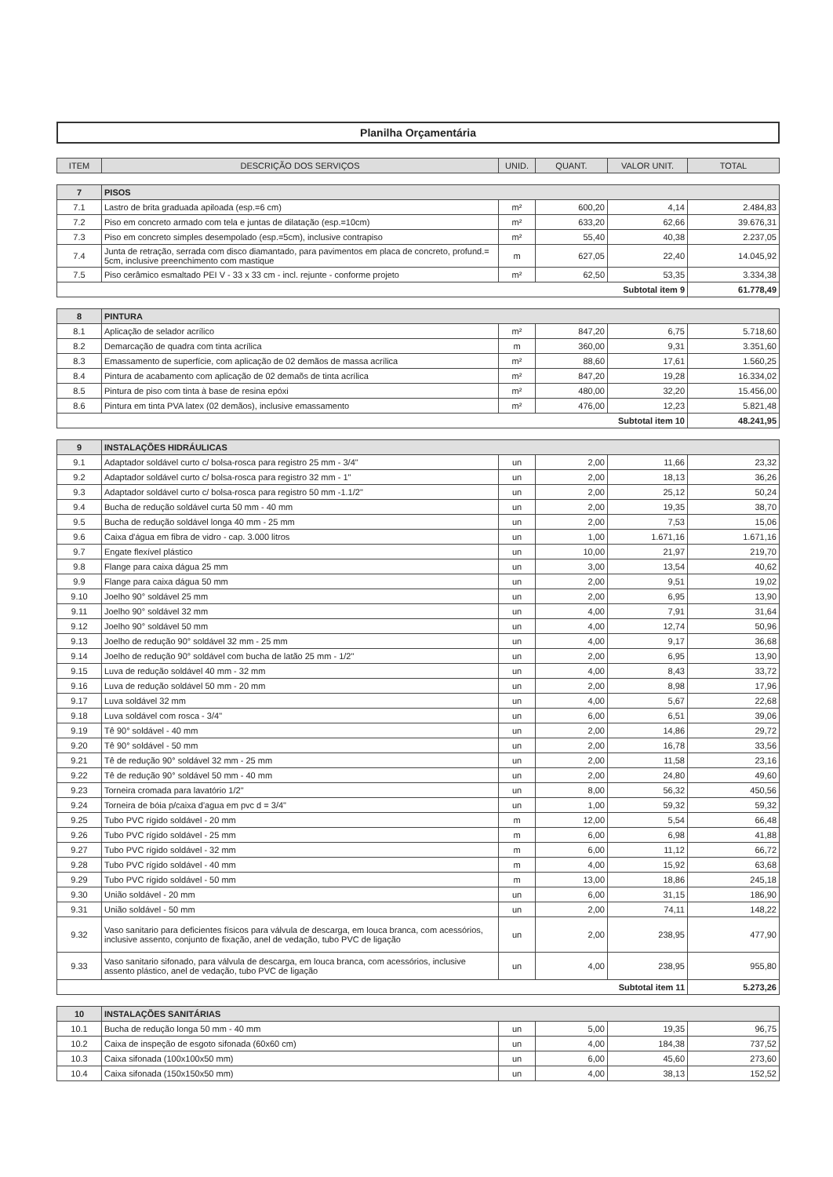Planilha Orçamentária
| ITEM | DESCRIÇÃO DOS SERVIÇOS | UNID. | QUANT. | VALOR UNIT. | TOTAL |
| --- | --- | --- | --- | --- | --- |
| 7 | PISOS | | | | |
| 7.1 | Lastro de brita graduada apiloada (esp.=6 cm) | m² | 600,20 | 4,14 | 2.484,83 |
| 7.2 | Piso em concreto armado com tela e juntas de dilatação (esp.=10cm) | m² | 633,20 | 62,66 | 39.676,31 |
| 7.3 | Piso em concreto simples desempolado (esp.=5cm), inclusive contrapiso | m² | 55,40 | 40,38 | 2.237,05 |
| 7.4 | Junta de retração, serrada com disco diamantado, para pavimentos em placa de concreto, profund.= 5cm, inclusive preenchimento com mastique | m | 627,05 | 22,40 | 14.045,92 |
| 7.5 | Piso cerâmico esmaltado PEI V - 33 x 33 cm - incl. rejunte - conforme projeto | m² | 62,50 | 53,35 | 3.334,38 |
| Subtotal item 9 | | | | | 61.778,49 |
| 8 | PINTURA | | | | |
| 8.1 | Aplicação de selador acrílico | m² | 847,20 | 6,75 | 5.718,60 |
| 8.2 | Demarcação de quadra com tinta acrílica | m | 360,00 | 9,31 | 3.351,60 |
| 8.3 | Emassamento de superfície, com aplicação de 02 demãos de massa acrílica | m² | 88,60 | 17,61 | 1.560,25 |
| 8.4 | Pintura de acabamento com aplicação de 02 demaõs de tinta acrílica | m² | 847,20 | 19,28 | 16.334,02 |
| 8.5 | Pintura de piso com tinta à base de resina epóxi | m² | 480,00 | 32,20 | 15.456,00 |
| 8.6 | Pintura em tinta PVA latex (02 demãos), inclusive emassamento | m² | 476,00 | 12,23 | 5.821,48 |
| Subtotal item 10 | | | | | 48.241,95 |
| 9 | INSTALAÇÕES HIDRÁULICAS | | | | |
| 9.1 | Adaptador soldável curto c/ bolsa-rosca para registro 25 mm - 3/4" | un | 2,00 | 11,66 | 23,32 |
| 9.2 | Adaptador soldável curto c/ bolsa-rosca para registro 32 mm - 1" | un | 2,00 | 18,13 | 36,26 |
| 9.3 | Adaptador soldável curto c/ bolsa-rosca para registro 50 mm -1.1/2" | un | 2,00 | 25,12 | 50,24 |
| 9.4 | Bucha de redução soldável curta 50 mm - 40 mm | un | 2,00 | 19,35 | 38,70 |
| 9.5 | Bucha de redução soldável longa 40 mm - 25 mm | un | 2,00 | 7,53 | 15,06 |
| 9.6 | Caixa d'água em fibra de vidro - cap. 3.000 litros | un | 1,00 | 1.671,16 | 1.671,16 |
| 9.7 | Engate flexível plástico | un | 10,00 | 21,97 | 219,70 |
| 9.8 | Flange para caixa dágua 25 mm | un | 3,00 | 13,54 | 40,62 |
| 9.9 | Flange para caixa dágua 50 mm | un | 2,00 | 9,51 | 19,02 |
| 9.10 | Joelho 90° soldável 25 mm | un | 2,00 | 6,95 | 13,90 |
| 9.11 | Joelho 90° soldável 32 mm | un | 4,00 | 7,91 | 31,64 |
| 9.12 | Joelho 90° soldável 50 mm | un | 4,00 | 12,74 | 50,96 |
| 9.13 | Joelho de redução 90° soldável 32 mm - 25 mm | un | 4,00 | 9,17 | 36,68 |
| 9.14 | Joelho de redução 90° soldável com bucha de latão 25 mm - 1/2" | un | 2,00 | 6,95 | 13,90 |
| 9.15 | Luva de redução soldável 40 mm - 32 mm | un | 4,00 | 8,43 | 33,72 |
| 9.16 | Luva de redução soldável 50 mm - 20 mm | un | 2,00 | 8,98 | 17,96 |
| 9.17 | Luva soldável 32 mm | un | 4,00 | 5,67 | 22,68 |
| 9.18 | Luva soldável com rosca - 3/4" | un | 6,00 | 6,51 | 39,06 |
| 9.19 | Tê 90° soldável - 40 mm | un | 2,00 | 14,86 | 29,72 |
| 9.20 | Tê 90° soldável - 50 mm | un | 2,00 | 16,78 | 33,56 |
| 9.21 | Tê de redução 90° soldável 32 mm - 25 mm | un | 2,00 | 11,58 | 23,16 |
| 9.22 | Tê de redução 90° soldável 50 mm - 40 mm | un | 2,00 | 24,80 | 49,60 |
| 9.23 | Torneira cromada para lavatório 1/2" | un | 8,00 | 56,32 | 450,56 |
| 9.24 | Torneira de bóia p/caixa d'agua em pvc d = 3/4" | un | 1,00 | 59,32 | 59,32 |
| 9.25 | Tubo PVC rígido soldável - 20 mm | m | 12,00 | 5,54 | 66,48 |
| 9.26 | Tubo PVC rígido soldável - 25 mm | m | 6,00 | 6,98 | 41,88 |
| 9.27 | Tubo PVC rígido soldável - 32 mm | m | 6,00 | 11,12 | 66,72 |
| 9.28 | Tubo PVC rígido soldável - 40 mm | m | 4,00 | 15,92 | 63,68 |
| 9.29 | Tubo PVC rígido soldável - 50 mm | m | 13,00 | 18,86 | 245,18 |
| 9.30 | União soldável - 20 mm | un | 6,00 | 31,15 | 186,90 |
| 9.31 | União soldável - 50 mm | un | 2,00 | 74,11 | 148,22 |
| 9.32 | Vaso sanitario para deficientes físicos para válvula de descarga, em louca branca, com acessórios, inclusive assento, conjunto de fixação, anel de vedação, tubo PVC de ligação | un | 2,00 | 238,95 | 477,90 |
| 9.33 | Vaso sanitario sifonado, para válvula de descarga, em louca branca, com acessórios, inclusive assento plástico, anel de vedação, tubo PVC de ligação | un | 4,00 | 238,95 | 955,80 |
| Subtotal item 11 | | | | | 5.273,26 |
| 10 | INSTALAÇÕES SANITÁRIAS | | | | |
| 10.1 | Bucha de redução longa 50 mm - 40 mm | un | 5,00 | 19,35 | 96,75 |
| 10.2 | Caixa de inspeção de esgoto sifonada (60x60 cm) | un | 4,00 | 184,38 | 737,52 |
| 10.3 | Caixa sifonada (100x100x50 mm) | un | 6,00 | 45,60 | 273,60 |
| 10.4 | Caixa sifonada (150x150x50 mm) | un | 4,00 | 38,13 | 152,52 |